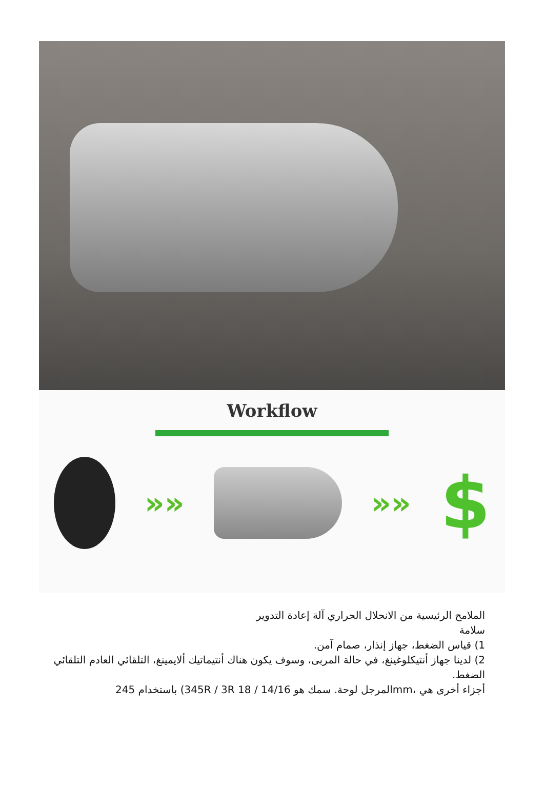Workflow
»» »»
$
الملامح الرئيسية من الانحلال الحراري آلة إعادة التدوير
سلامة
1) قياس الضغط، جهاز إنذار، صمام آمن.
2) لدينا جهاز أنتيكلوغينغ، في حالة المربى، وسوف يكون هناك أنتيماتيك ألايمينغ، التلقائي العادم التلقائي الضغط.
أجزاء أخرى هي ،mmالمرجل لوحة. سمك هو 14/16 / 18 345R / 3R) باستخدام 245